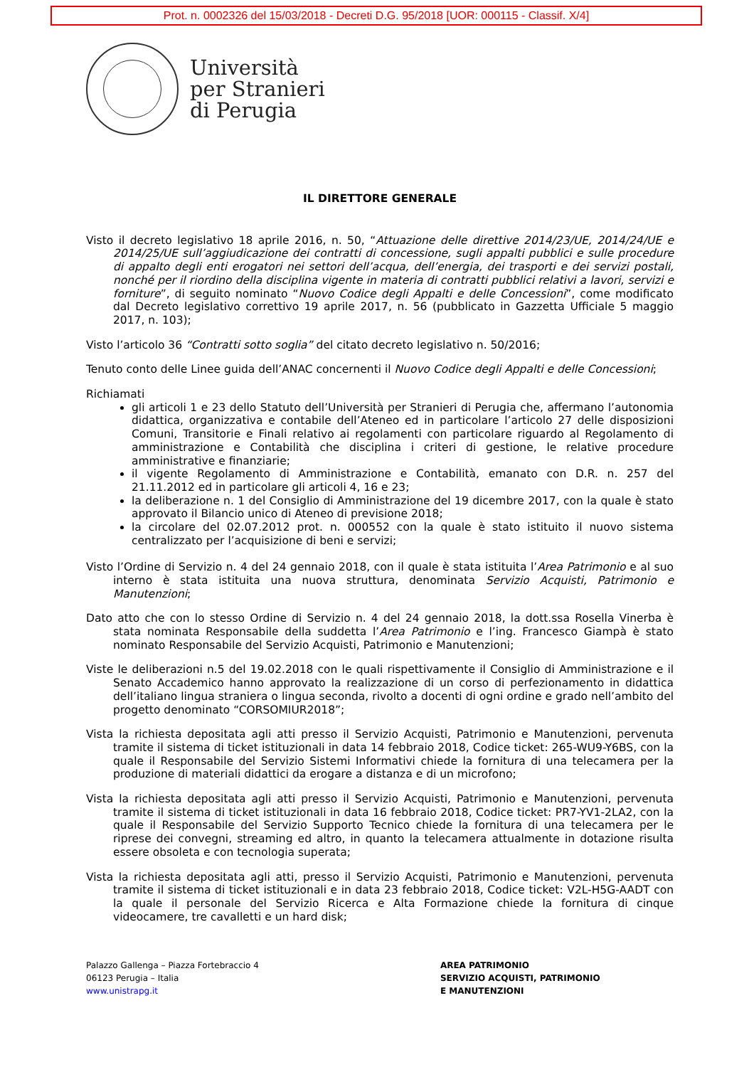Prot. n. 0002326 del 15/03/2018 - Decreti D.G. 95/2018 [UOR: 000115 - Classif. X/4]
Università
per Stranieri
di Perugia
IL DIRETTORE GENERALE
Visto il decreto legislativo 18 aprile 2016, n. 50, “Attuazione delle direttive 2014/23/UE, 2014/24/UE e 2014/25/UE sull’aggiudicazione dei contratti di concessione, sugli appalti pubblici e sulle procedure di appalto degli enti erogatori nei settori dell’acqua, dell’energia, dei trasporti e dei servizi postali, nonché per il riordino della disciplina vigente in materia di contratti pubblici relativi a lavori, servizi e forniture”, di seguito nominato “Nuovo Codice degli Appalti e delle Concessioni”, come modificato dal Decreto legislativo correttivo 19 aprile 2017, n. 56 (pubblicato in Gazzetta Ufficiale 5 maggio 2017, n. 103);
Visto l’articolo 36 “Contratti sotto soglia” del citato decreto legislativo n. 50/2016;
Tenuto conto delle Linee guida dell’ANAC concernenti il Nuovo Codice degli Appalti e delle Concessioni;
Richiamati
gli articoli 1 e 23 dello Statuto dell’Università per Stranieri di Perugia che, affermano l’autonomia didattica, organizzativa e contabile dell’Ateneo ed in particolare l’articolo 27 delle disposizioni Comuni, Transitorie e Finali relativo ai regolamenti con particolare riguardo al Regolamento di amministrazione e Contabilità che disciplina i criteri di gestione, le relative procedure amministrative e finanziarie;
il vigente Regolamento di Amministrazione e Contabilità, emanato con D.R. n. 257 del 21.11.2012 ed in particolare gli articoli 4, 16 e 23;
la deliberazione n. 1 del Consiglio di Amministrazione del 19 dicembre 2017, con la quale è stato approvato il Bilancio unico di Ateneo di previsione 2018;
la circolare del 02.07.2012 prot. n. 000552 con la quale è stato istituito il nuovo sistema centralizzato per l’acquisizione di beni e servizi;
Visto l’Ordine di Servizio n. 4 del 24 gennaio 2018, con il quale è stata istituita l’Area Patrimonio e al suo interno è stata istituita una nuova struttura, denominata Servizio Acquisti, Patrimonio e Manutenzioni;
Dato atto che con lo stesso Ordine di Servizio n. 4 del 24 gennaio 2018, la dott.ssa Rosella Vinerba è stata nominata Responsabile della suddetta l’Area Patrimonio e l’ing. Francesco Giampà è stato nominato Responsabile del Servizio Acquisti, Patrimonio e Manutenzioni;
Viste le deliberazioni n.5 del 19.02.2018 con le quali rispettivamente il Consiglio di Amministrazione e il Senato Accademico hanno approvato la realizzazione di un corso di perfezionamento in didattica dell’italiano lingua straniera o lingua seconda, rivolto a docenti di ogni ordine e grado nell’ambito del progetto denominato “CORSOMIUR2018”;
Vista la richiesta depositata agli atti presso il Servizio Acquisti, Patrimonio e Manutenzioni, pervenuta tramite il sistema di ticket istituzionali in data 14 febbraio 2018, Codice ticket: 265-WU9-Y6BS, con la quale il Responsabile del Servizio Sistemi Informativi chiede la fornitura di una telecamera per la produzione di materiali didattici da erogare a distanza e di un microfono;
Vista la richiesta depositata agli atti presso il Servizio Acquisti, Patrimonio e Manutenzioni, pervenuta tramite il sistema di ticket istituzionali in data 16 febbraio 2018, Codice ticket: PR7-YV1-2LA2, con la quale il Responsabile del Servizio Supporto Tecnico chiede la fornitura di una telecamera per le riprese dei convegni, streaming ed altro, in quanto la telecamera attualmente in dotazione risulta essere obsoleta e con tecnologia superata;
Vista la richiesta depositata agli atti, presso il Servizio Acquisti, Patrimonio e Manutenzioni, pervenuta tramite il sistema di ticket istituzionali e in data 23 febbraio 2018, Codice ticket: V2L-H5G-AADT con la quale il personale del Servizio Ricerca e Alta Formazione chiede la fornitura di cinque videocamere, tre cavalletti e un hard disk;
Palazzo Gallenga – Piazza Fortebraccio 4
06123 Perugia – Italia
www.unistrapg.it
AREA PATRIMONIO
SERVIZIO ACQUISTI, PATRIMONIO
E MANUTENZIONI